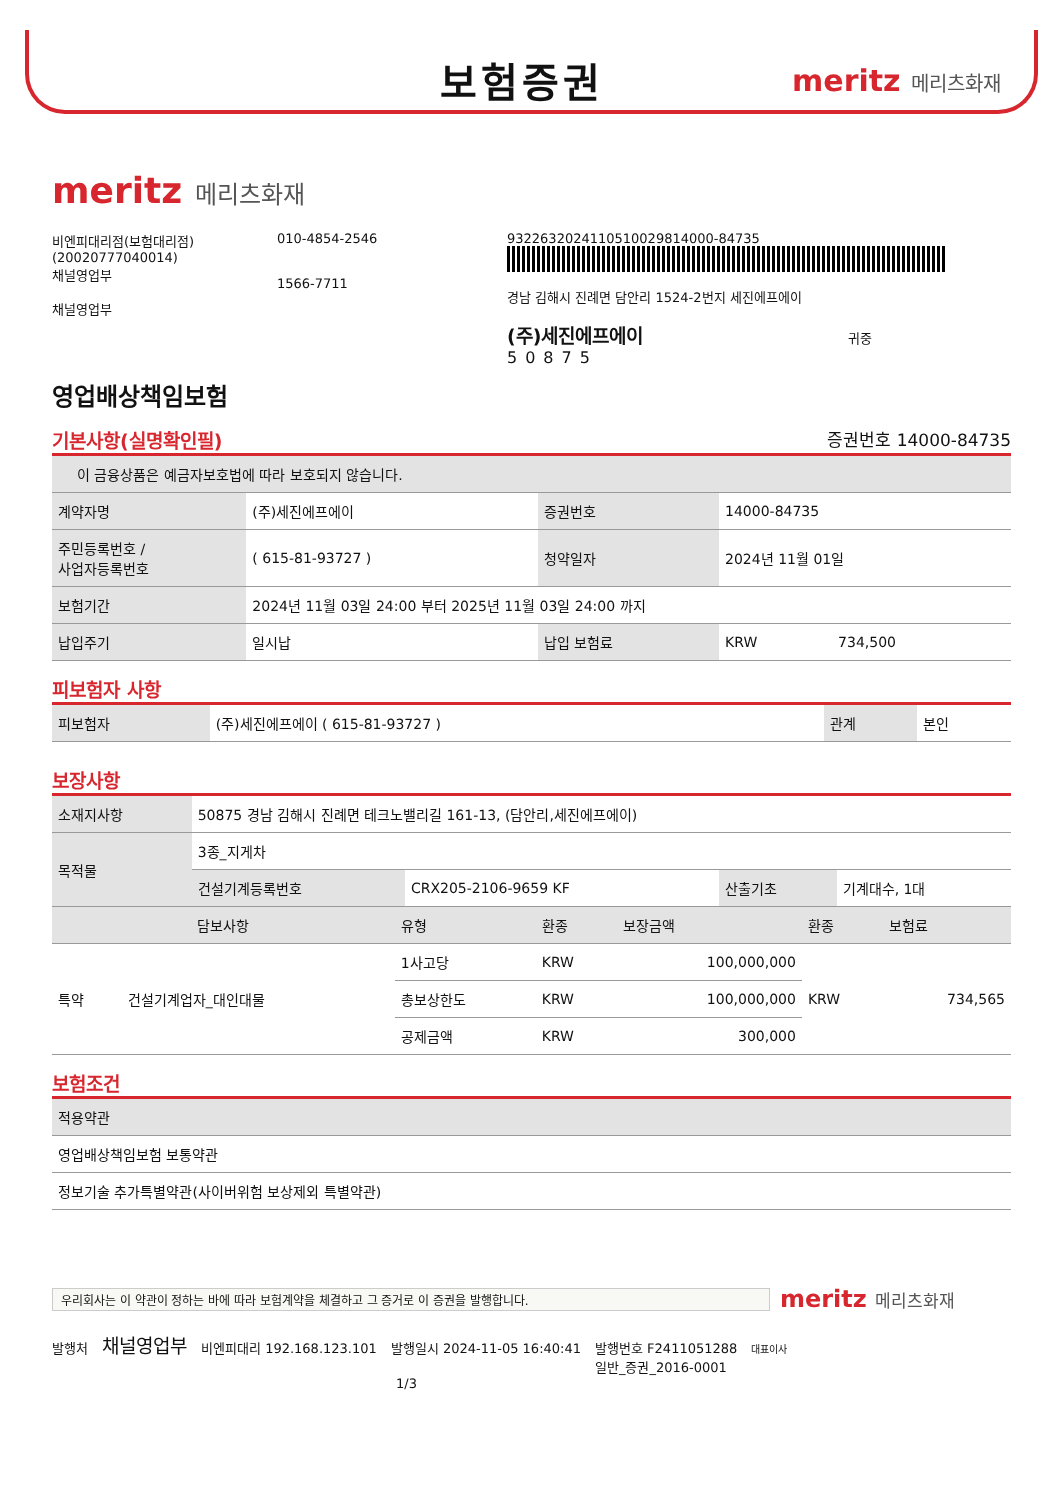보험증권
meritz 메리츠화재
meritz 메리츠화재
비엔피대리점(보험대리점)(20020777040014)
채널영업부
채널영업부
010-4854-2546
1566-7711
9322632024110510029814000-84735
경남 김해시 진례면 담안리 1524-2번지 세진에프에이
(주)세진에프에이 귀중
50875
영업배상책임보험
기본사항(실명확인필) 증권번호 14000-84735
| 이 금융상품은 예금자보호법에 따라 보호되지 않습니다. | | | | |
| 계약자명 | (주)세진에프에이 | 증권번호 | 14000-84735 | |
| 주민등록번호 / 사업자등록번호 | ( 615-81-93727 ) | 청약일자 | 2024년 11월 01일 | |
| 보험기간 | 2024년 11월 03일 24:00 부터 2025년 11월 03일 24:00 까지 | | | |
| 납입주기 | 일시납 | 납입 보험료 | KRW | 734,500 |
피보험자 사항
| 피보험자 | (주)세진에프에이 ( 615-81-93727 ) | | 관계 | 본인 |
보장사항
| 소재지사항 | 50875 경남 김해시 진례면 테크노밸리길 161-13, (담안리,세진에프에이) | | | |
| 목적물 | 3종_지게차 | | | |
| | 건설기계등록번호 | CRX205-2106-9659 KF | 산출기초 | 기계대수, 1대 |
| 담보사항 | | 유형 | 환종 | 보장금액 | 환종 | 보험료 |
| --- | --- | --- | --- | --- | --- | --- |
| 특약 | 건설기계업자_대인대물 | 1사고당 | KRW | 100,000,000 | KRW | 734,565 |
| | | 총보상한도 | KRW | 100,000,000 | | |
| | | 공제금액 | KRW | 300,000 | | |
보험조건
| 적용약관 |
| --- |
| 영업배상책임보험 보통약관 |
| 정보기술 추가특별약관(사이버위험 보상제외 특별약관) |
우리회사는 이 약관이 정하는 바에 따라 보험계약을 체결하고 그 증거로 이 증권을 발행합니다.
meritz 메리츠화재
발행처 채널영업부 비엔피대리 192.168.123.101 발행일시 2024-11-05 16:40:41 발행번호 F2411051288
일반_증권_2016-0001 대표이사
1/3